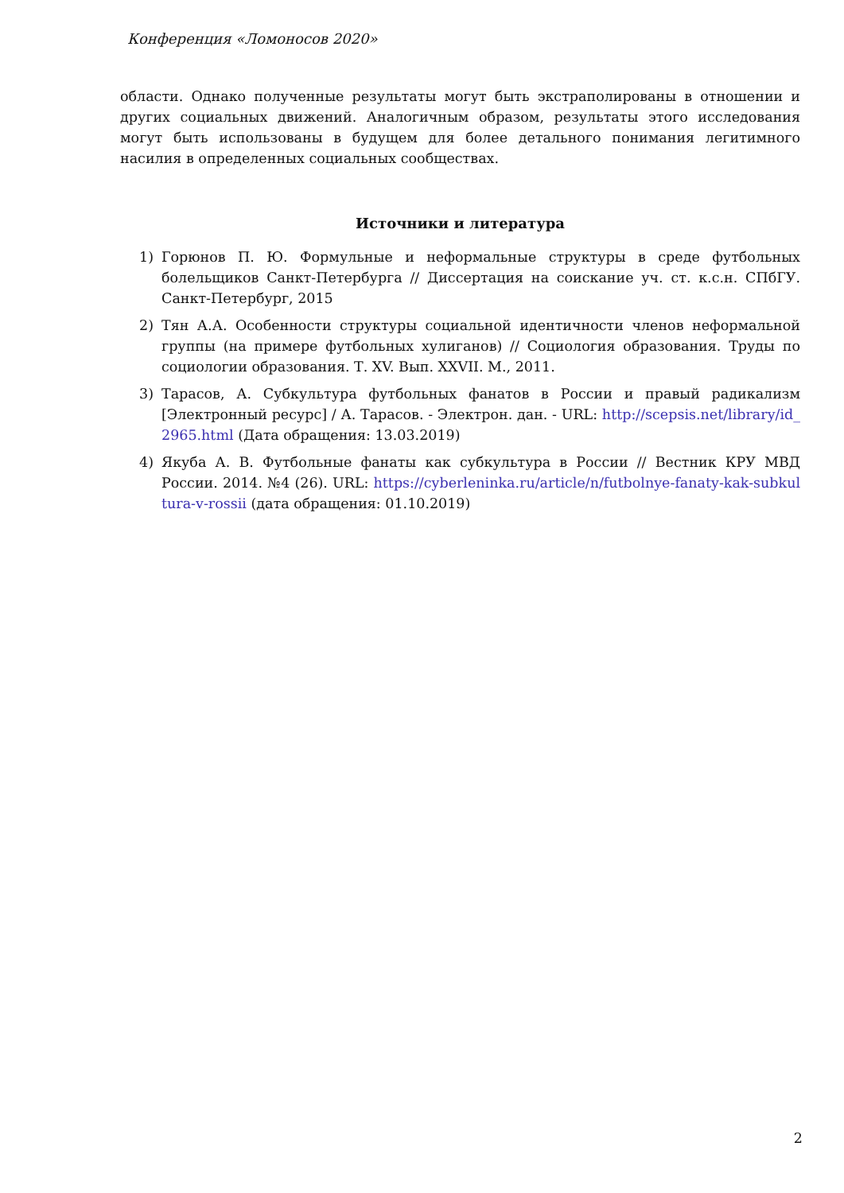Конференция «Ломоносов 2020»
области. Однако полученные результаты могут быть экстраполированы в отношении и других социальных движений. Аналогичным образом, результаты этого исследования могут быть использованы в будущем для более детального понимания легитимного насилия в определенных социальных сообществах.
Источники и литература
1) Горюнов П. Ю. Формульные и неформальные структуры в среде футбольных болельщиков Санкт-Петербурга // Диссертация на соискание уч. ст. к.с.н. СПбГУ. Санкт-Петербург, 2015
2) Тян А.А. Особенности структуры социальной идентичности членов неформальной группы (на примере футбольных хулиганов) // Социология образования. Труды по социологии образования. Т. XV. Вып. XXVII. М., 2011.
3) Тарасов, А. Субкультура футбольных фанатов в России и правый радикализм [Электронный ресурс] / А. Тарасов. - Электрон. дан. - URL: http://scepsis.net/library/id_2965.html (Дата обращения: 13.03.2019)
4) Якуба А. В. Футбольные фанаты как субкультура в России // Вестник КРУ МВД России. 2014. №4 (26). URL: https://cyberleninka.ru/article/n/futbolnye-fanaty-kak-subkultura-v-rossii (дата обращения: 01.10.2019)
2